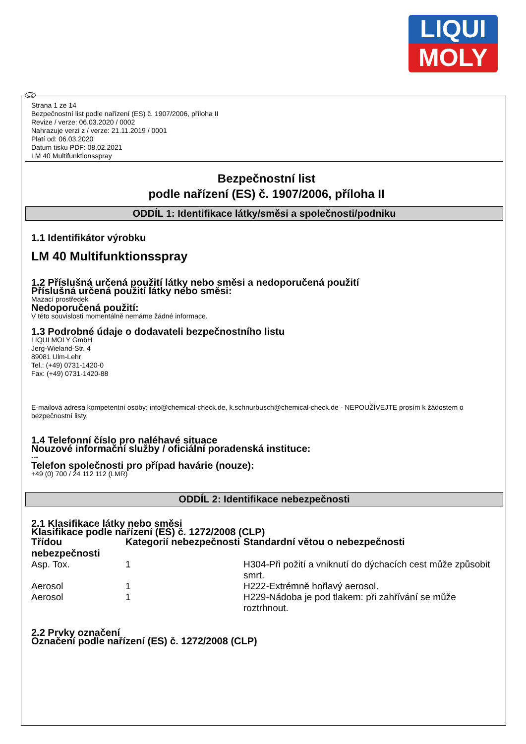LIQUI
MOLY
Strana 1 ze 14
Bezpečnostní list podle nařízení (ES) č. 1907/2006, příloha II
Revize / verze: 06.03.2020 / 0002
Nahrazuje verzi z / verze: 21.11.2019 / 0001
Platí od: 06.03.2020
Datum tisku PDF: 08.02.2021
LM 40 Multifunktionsspray
Bezpečnostní list
podle nařízení (ES) č. 1907/2006, příloha II
ODDÍL 1: Identifikace látky/směsi a společnosti/podniku
1.1 Identifikátor výrobku
LM 40 Multifunktionsspray
1.2 Příslušná určená použití látky nebo směsi a nedoporučená použití
Příslušná určená použití látky nebo směsi:
Mazací prostředek
Nedoporučená použití:
V této souvislosti momentálně nemáme žádné informace.
1.3 Podrobné údaje o dodavateli bezpečnostního listu
LIQUI MOLY GmbH
Jerg-Wieland-Str. 4
89081 Ulm-Lehr
Tel.: (+49) 0731-1420-0
Fax: (+49) 0731-1420-88
E-mailová adresa kompetentní osoby: info@chemical-check.de, k.schnurbusch@chemical-check.de - NEPOUŽÍVEJTE prosím k žádostem o bezpečnostní listy.
1.4 Telefonní číslo pro naléhavé situace
Nouzové informační služby / oficiální poradenská instituce:
---
Telefon společnosti pro případ havárie (nouze):
+49 (0) 700 / 24 112 112 (LMR)
ODDÍL 2: Identifikace nebezpečnosti
2.1 Klasifikace látky nebo směsi
Klasifikace podle nařízení (ES) č. 1272/2008 (CLP)
| Třídou nebezpečnosti | Kategorií nebezpečnosti | Standardní větou o nebezpečnosti |
| --- | --- | --- |
| Asp. Tox. | 1 | H304-Při požití a vniknutí do dýchacích cest může způsobit smrt. |
| Aerosol | 1 | H222-Extrémně hořlavý aerosol. |
| Aerosol | 1 | H229-Nádoba je pod tlakem: při zahřívání se může roztrhnout. |
2.2 Prvky označení
Označení podle nařízení (ES) č. 1272/2008 (CLP)
CZ